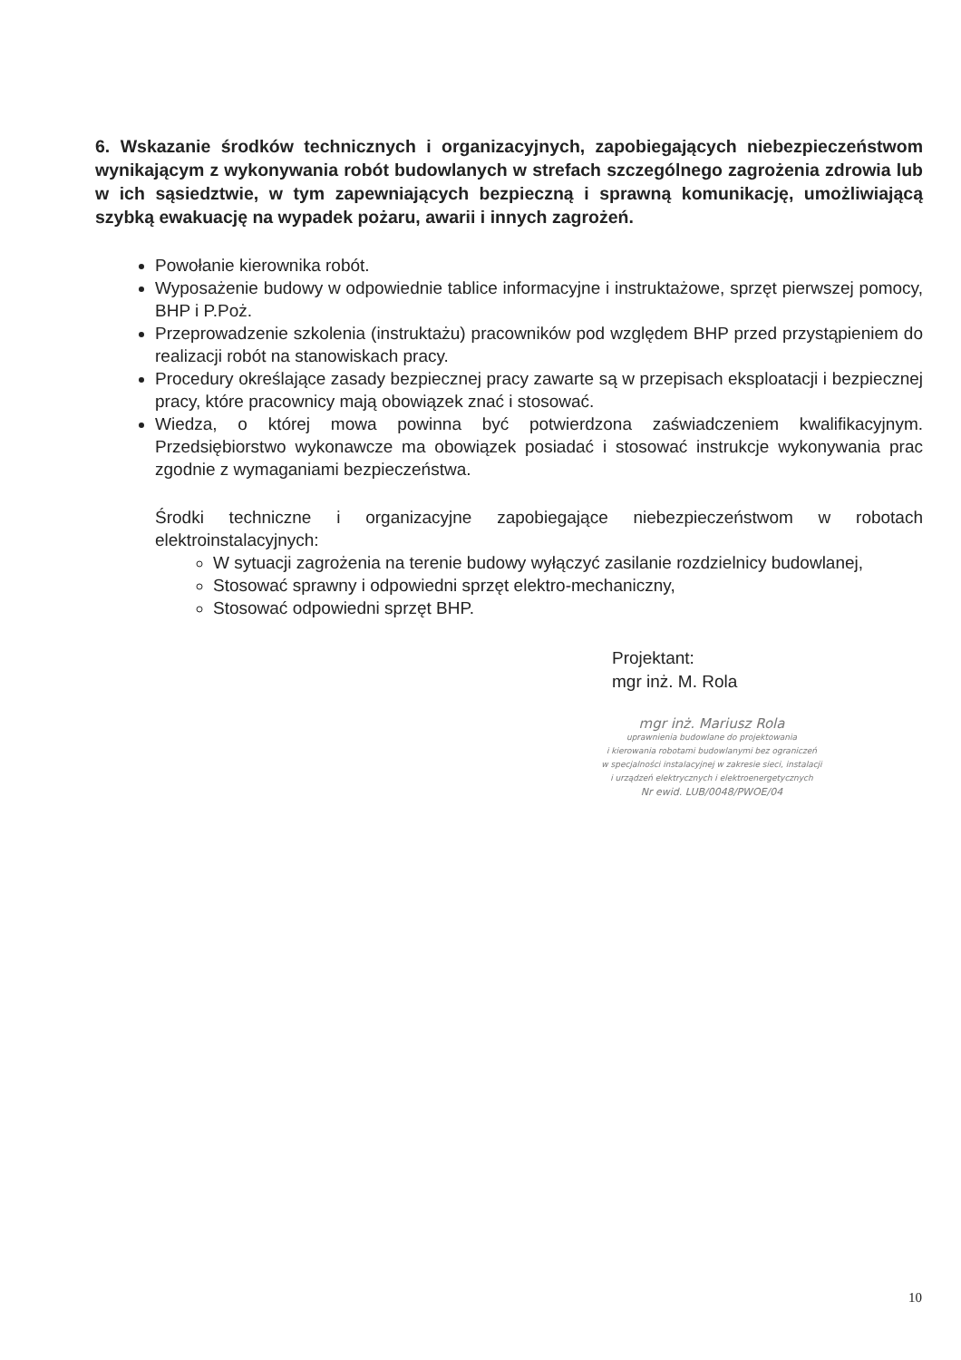6. Wskazanie środków technicznych i organizacyjnych, zapobiegających niebezpieczeństwom wynikającym z wykonywania robót budowlanych w strefach szczególnego zagrożenia zdrowia lub w ich sąsiedztwie, w tym zapewniających bezpieczną i sprawną komunikację, umożliwiającą szybką ewakuację na wypadek pożaru, awarii i innych zagrożeń.
Powołanie kierownika robót.
Wyposażenie budowy w odpowiednie tablice informacyjne i instruktażowe, sprzęt pierwszej pomocy, BHP i P.Poż.
Przeprowadzenie szkolenia (instruktażu) pracowników pod względem BHP przed przystąpieniem do realizacji robót na stanowiskach pracy.
Procedury określające zasady bezpiecznej pracy zawarte są w przepisach eksploatacji i bezpiecznej pracy, które pracownicy mają obowiązek znać i stosować.
Wiedza, o której mowa powinna być potwierdzona zaświadczeniem kwalifikacyjnym. Przedsiębiorstwo wykonawcze ma obowiązek posiadać i stosować instrukcje wykonywania prac zgodnie z wymaganiami bezpieczeństwa.
Środki techniczne i organizacyjne zapobiegające niebezpieczeństwom w robotach elektroinstalacyjnych:
W sytuacji zagrożenia na terenie budowy wyłączyć zasilanie rozdzielnicy budowlanej,
Stosować sprawny i odpowiedni sprzęt elektro-mechaniczny,
Stosować odpowiedni sprzęt BHP.
Projektant:
mgr inż. M. Rola
mgr inż. Mariusz Rola
uprawnienia budowlane do projektowania
i kierowania robotami budowlanymi bez ograniczeń
w specjalności instalacyjnej w zakresie sieci, instalacji
i urządzeń elektrycznych i elektroenergetycznych
Nr ewid. LUB/0048/PWOE/04
10